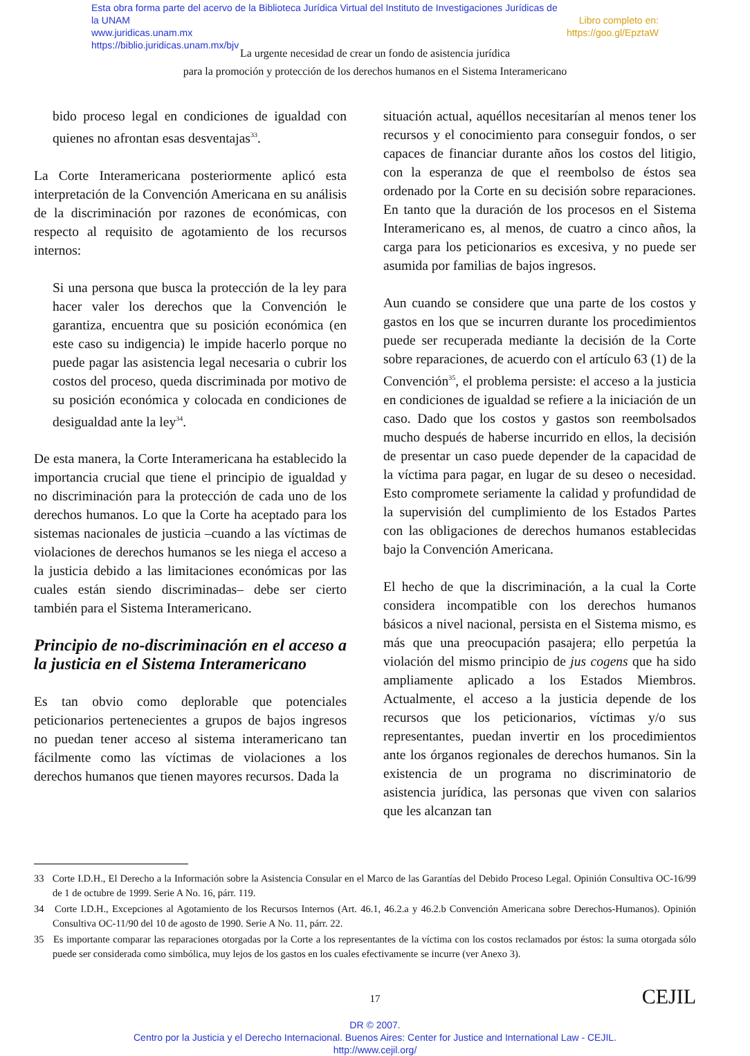Esta obra forma parte del acervo de la Biblioteca Jurídica Virtual del Instituto de Investigaciones Jurídicas de la UNAM
www.juridicas.unam.mx
https://biblio.juridicas.unam.mx/bjv
Libro completo en:
https://goo.gl/EpztaW
La urgente necesidad de crear un fondo de asistencia jurídica
para la promoción y protección de los derechos humanos en el Sistema Interamericano
bido proceso legal en condiciones de igualdad con quienes no afrontan esas desventajas<sup>33</sup>.
La Corte Interamericana posteriormente aplicó esta interpretación de la Convención Americana en su análisis de la discriminación por razones de económicas, con respecto al requisito de agotamiento de los recursos internos:
Si una persona que busca la protección de la ley para hacer valer los derechos que la Convención le garantiza, encuentra que su posición económica (en este caso su indigencia) le impide hacerlo porque no puede pagar las asistencia legal necesaria o cubrir los costos del proceso, queda discriminada por motivo de su posición económica y colocada en condiciones de desigualdad ante la ley<sup>34</sup>.
De esta manera, la Corte Interamericana ha establecido la importancia crucial que tiene el principio de igualdad y no discriminación para la protección de cada uno de los derechos humanos. Lo que la Corte ha aceptado para los sistemas nacionales de justicia –cuando a las víctimas de violaciones de derechos humanos se les niega el acceso a la justicia debido a las limitaciones económicas por las cuales están siendo discriminadas– debe ser cierto también para el Sistema Interamericano.
Principio de no-discriminación en el acceso a la justicia en el Sistema Interamericano
Es tan obvio como deplorable que potenciales peticionarios pertenecientes a grupos de bajos ingresos no puedan tener acceso al sistema interamericano tan fácilmente como las víctimas de violaciones a los derechos humanos que tienen mayores recursos. Dada la
situación actual, aquéllos necesitarían al menos tener los recursos y el conocimiento para conseguir fondos, o ser capaces de financiar durante años los costos del litigio, con la esperanza de que el reembolso de éstos sea ordenado por la Corte en su decisión sobre reparaciones. En tanto que la duración de los procesos en el Sistema Interamericano es, al menos, de cuatro a cinco años, la carga para los peticionarios es excesiva, y no puede ser asumida por familias de bajos ingresos.
Aun cuando se considere que una parte de los costos y gastos en los que se incurren durante los procedimientos puede ser recuperada mediante la decisión de la Corte sobre reparaciones, de acuerdo con el artículo 63 (1) de la Convención<sup>35</sup>, el problema persiste: el acceso a la justicia en condiciones de igualdad se refiere a la iniciación de un caso. Dado que los costos y gastos son reembolsados mucho después de haberse incurrido en ellos, la decisión de presentar un caso puede depender de la capacidad de la víctima para pagar, en lugar de su deseo o necesidad. Esto compromete seriamente la calidad y profundidad de la supervisión del cumplimiento de los Estados Partes con las obligaciones de derechos humanos establecidas bajo la Convención Americana.
El hecho de que la discriminación, a la cual la Corte considera incompatible con los derechos humanos básicos a nivel nacional, persista en el Sistema mismo, es más que una preocupación pasajera; ello perpetúa la violación del mismo principio de jus cogens que ha sido ampliamente aplicado a los Estados Miembros. Actualmente, el acceso a la justicia depende de los recursos que los peticionarios, víctimas y/o sus representantes, puedan invertir en los procedimientos ante los órganos regionales de derechos humanos. Sin la existencia de un programa no discriminatorio de asistencia jurídica, las personas que viven con salarios que les alcanzan tan
33 Corte I.D.H., El Derecho a la Información sobre la Asistencia Consular en el Marco de las Garantías del Debido Proceso Legal. Opinión Consultiva OC-16/99 de 1 de octubre de 1999. Serie A No. 16, párr. 119.
34 Corte I.D.H., Excepciones al Agotamiento de los Recursos Internos (Art. 46.1, 46.2.a y 46.2.b Convención Americana sobre Derechos-Humanos). Opinión Consultiva OC-11/90 del 10 de agosto de 1990. Serie A No. 11, párr. 22.
35 Es importante comparar las reparaciones otorgadas por la Corte a los representantes de la víctima con los costos reclamados por éstos: la suma otorgada sólo puede ser considerada como simbólica, muy lejos de los gastos en los cuales efectivamente se incurre (ver Anexo 3).
17 CEJIL
DR © 2007.
Centro por la Justicia y el Derecho Internacional. Buenos Aires: Center for Justice and International Law - CEJIL.
http://www.cejil.org/